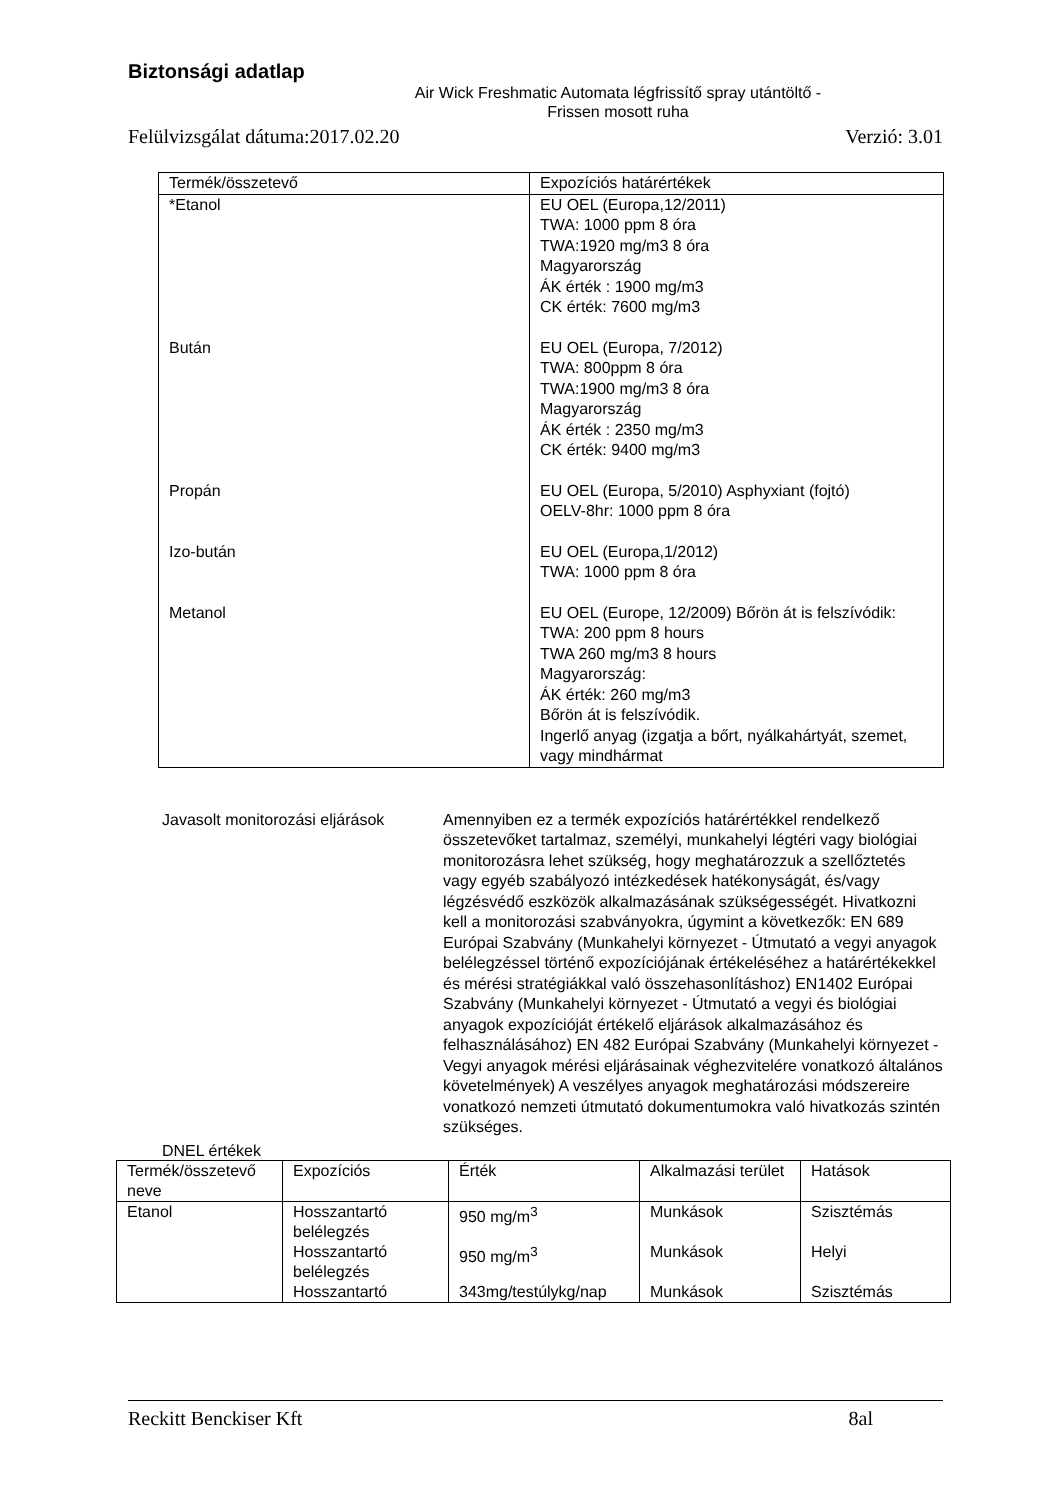Biztonsági adatlap
Air Wick Freshmatic Automata légfrissítő spray utántöltő - Frissen mosott ruha
Felülvizsgálat dátuma:2017.02.20 Verzió: 3.01
| Termék/összetevő | Expozíciós határértékek |
| --- | --- |
| *Etanol | EU OEL (Europa,12/2011) TWA: 1000 ppm 8 óra TWA:1920 mg/m3 8 óra Magyarország ÁK érték : 1900 mg/m3 CK érték: 7600 mg/m3 |
| Bután | EU OEL (Europa, 7/2012) TWA: 800ppm 8 óra TWA:1900 mg/m3 8 óra Magyarország ÁK érték : 2350 mg/m3 CK érték: 9400 mg/m3 |
| Propán | EU OEL (Europa, 5/2010) Asphyxiant (fojtó) OELV-8hr: 1000 ppm 8 óra |
| Izo-bután | EU OEL (Europa,1/2012) TWA: 1000 ppm 8 óra |
| Metanol | EU OEL (Europe, 12/2009) Bőrön át is felszívódik: TWA: 200 ppm 8 hours TWA 260 mg/m3 8 hours Magyarország: ÁK érték: 260 mg/m3 Bőrön át is felszívódik. Ingerlő anyag (izgatja a bőrt, nyálkahártyát, szemet, vagy mindhármat |
Javasolt monitorozási eljárások
Amennyiben ez a termék expozíciós határértékkel rendelkező összetevőket tartalmaz, személyi, munkahelyi légtéri vagy biológiai monitorozásra lehet szükség, hogy meghatározzuk a szellőztetés vagy egyéb szabályozó intézkedések hatékonyságát, és/vagy légzésvédő eszközök alkalmazásának szükségességét. Hivatkozni kell a monitorozási szabványokra, úgymint a következők: EN 689 Európai Szabvány (Munkahelyi környezet - Útmutató a vegyi anyagok belélegzéssel történő expozíciójának értékeléséhez a határértékekkel és mérési stratégiákkal való összehasonlításhoz) EN1402 Európai Szabvány (Munkahelyi környezet - Útmutató a vegyi és biológiai anyagok expozícióját értékelő eljárások alkalmazásához és felhasználásához) EN 482 Európai Szabvány (Munkahelyi környezet - Vegyi anyagok mérési eljárásainak véghezvitelére vonatkozó általános követelmények) A veszélyes anyagok meghatározási módszereire vonatkozó nemzeti útmutató dokumentumokra való hivatkozás szintén szükséges.
DNEL értékek
| Termék/összetevő neve | Expozíciós | Érték | Alkalmazási terület | Hatások |
| --- | --- | --- | --- | --- |
| Etanol | Hosszantartó belélegzés | 950 mg/m<sup>3</sup> | Munkások | Szisztémás |
| | Hosszantartó belélegzés | 950 mg/m<sup>3</sup> | Munkások | Helyi |
| | Hosszantartó | 343mg/testúlykg/nap | Munkások | Szisztémás |
Reckitt Benckiser Kft 8al